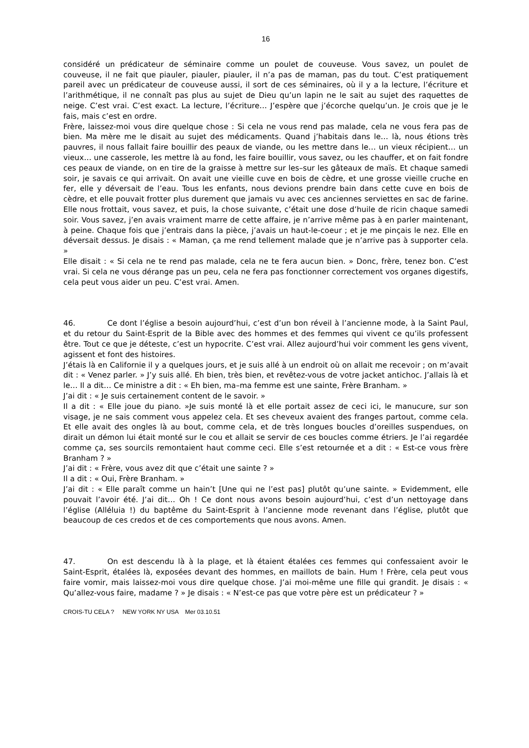16
considéré un prédicateur de séminaire comme un poulet de couveuse. Vous savez, un poulet de couveuse, il ne fait que piauler, piauler, piauler, il n’a pas de maman, pas du tout. C’est pratiquement pareil avec un prédicateur de couveuse aussi, il sort de ces séminaires, où il y a la lecture, l’écriture et l’arithmétique, il ne connaît pas plus au sujet de Dieu qu’un lapin ne le sait au sujet des raquettes de neige. C’est vrai. C’est exact. La lecture, l’écriture… J’espère que j’écorche quelqu’un. Je crois que je le fais, mais c’est en ordre.
Frère, laissez-moi vous dire quelque chose : Si cela ne vous rend pas malade, cela ne vous fera pas de bien. Ma mère me le disait au sujet des médicaments. Quand j’habitais dans le… là, nous étions très pauvres, il nous fallait faire bouillir des peaux de viande, ou les mettre dans le… un vieux récipient… un vieux… une casserole, les mettre là au fond, les faire bouillir, vous savez, ou les chauffer, et on fait fondre ces peaux de viande, on en tire de la graisse à mettre sur les–sur les gâteaux de maïs. Et chaque samedi soir, je savais ce qui arrivait. On avait une vieille cuve en bois de cèdre, et une grosse vieille cruche en fer, elle y déversait de l’eau. Tous les enfants, nous devions prendre bain dans cette cuve en bois de cèdre, et elle pouvait frotter plus durement que jamais vu avec ces anciennes serviettes en sac de farine. Elle nous frottait, vous savez, et puis, la chose suivante, c’était une dose d’huile de ricin chaque samedi soir. Vous savez, j’en avais vraiment marre de cette affaire, je n’arrive même pas à en parler maintenant, à peine. Chaque fois que j’entrais dans la pièce, j’avais un haut-le-coeur ; et je me pinçais le nez. Elle en déversait dessus. Je disais : « Maman, ça me rend tellement malade que je n’arrive pas à supporter cela. »
Elle disait : « Si cela ne te rend pas malade, cela ne te fera aucun bien. » Donc, frère, tenez bon. C’est vrai. Si cela ne vous dérange pas un peu, cela ne fera pas fonctionner correctement vos organes digestifs, cela peut vous aider un peu. C’est vrai. Amen.
46. Ce dont l’église a besoin aujourd’hui, c’est d’un bon réveil à l’ancienne mode, à la Saint Paul, et du retour du Saint-Esprit de la Bible avec des hommes et des femmes qui vivent ce qu’ils professent être. Tout ce que je déteste, c’est un hypocrite. C’est vrai. Allez aujourd’hui voir comment les gens vivent, agissent et font des histoires.
J’étais là en Californie il y a quelques jours, et je suis allé à un endroit où on allait me recevoir ; on m’avait dit : « Venez parler. » J’y suis allé. Eh bien, très bien, et revêtez-vous de votre jacket antichoc. J’allais là et le… Il a dit… Ce ministre a dit : « Eh bien, ma–ma femme est une sainte, Frère Branham. »
J’ai dit : « Je suis certainement content de le savoir. »
Il a dit : « Elle joue du piano. »Je suis monté là et elle portait assez de ceci ici, le manucure, sur son visage, je ne sais comment vous appelez cela. Et ses cheveux avaient des franges partout, comme cela. Et elle avait des ongles là au bout, comme cela, et de très longues boucles d’oreilles suspendues, on dirait un démon lui était monté sur le cou et allait se servir de ces boucles comme étriers. Je l’ai regardée comme ça, ses sourcils remontaient haut comme ceci. Elle s’est retournée et a dit : « Est-ce vous frère Branham ? »
J’ai dit : « Frère, vous avez dit que c’était une sainte ? »
Il a dit : « Oui, Frère Branham. »
J’ai dit : « Elle paraît comme un hain’t [Une qui ne l’est pas] plutôt qu’une sainte. » Evidemment, elle pouvait l’avoir été. J’ai dit… Oh ! Ce dont nous avons besoin aujourd’hui, c’est d’un nettoyage dans l’église (Alléluia !) du baptême du Saint-Esprit à l’ancienne mode revenant dans l’église, plutôt que beaucoup de ces credos et de ces comportements que nous avons. Amen.
47. On est descendu là à la plage, et là étaient étalées ces femmes qui confessaient avoir le Saint-Esprit, étalées là, exposées devant des hommes, en maillots de bain. Hum ! Frère, cela peut vous faire vomir, mais laissez-moi vous dire quelque chose. J’ai moi-même une fille qui grandit. Je disais : « Qu’allez-vous faire, madame ? » Je disais : « N’est-ce pas que votre père est un prédicateur ? »
CROIS-TU CELA ? NEW YORK NY USA Mer 03.10.51